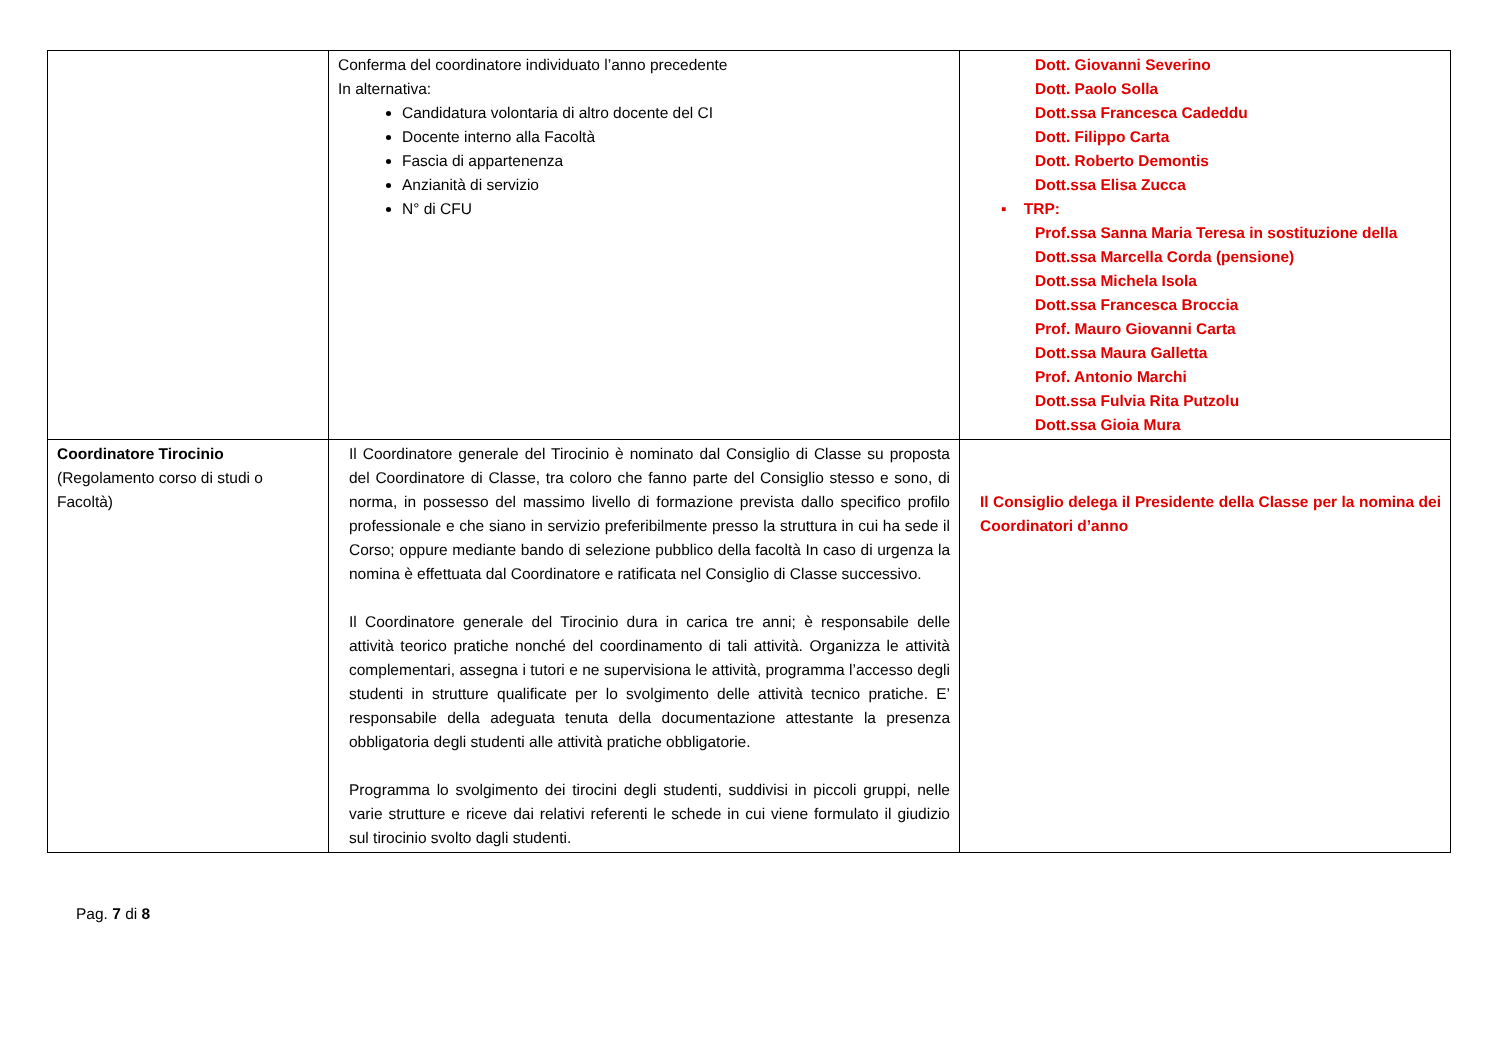| | Conferma del coordinatore individuato l’anno precedente In alternativa: Candidatura volontaria di altro docente del CI Docente interno alla Facoltà Fascia di appartenenza Anzianità di servizio N° di CFU | Dott. Giovanni Severino Dott. Paolo Solla Dott.ssa Francesca Cadeddu Dott. Filippo Carta Dott. Roberto Demontis Dott.ssa Elisa Zucca ▪ TRP: Prof.ssa Sanna Maria Teresa in sostituzione della Dott.ssa Marcella Corda (pensione) Dott.ssa Michela Isola Dott.ssa Francesca Broccia Prof. Mauro Giovanni Carta Dott.ssa Maura Galletta Prof. Antonio Marchi Dott.ssa Fulvia Rita Putzolu Dott.ssa Gioia Mura |
| Coordinatore Tirocinio (Regolamento corso di studi o Facoltà) | Il Coordinatore generale del Tirocinio è nominato dal Consiglio di Classe su proposta del Coordinatore di Classe, tra coloro che fanno parte del Consiglio stesso e sono, di norma, in possesso del massimo livello di formazione prevista dallo specifico profilo professionale e che siano in servizio preferibilmente presso la struttura in cui ha sede il Corso; oppure mediante bando di selezione pubblico della facoltà In caso di urgenza la nomina è effettuata dal Coordinatore e ratificata nel Consiglio di Classe successivo. Il Coordinatore generale del Tirocinio dura in carica tre anni; è responsabile delle attività teorico pratiche nonché del coordinamento di tali attività. Organizza le attività complementari, assegna i tutori e ne supervisiona le attività, programma l’accesso degli studenti in strutture qualificate per lo svolgimento delle attività tecnico pratiche. E’ responsabile della adeguata tenuta della documentazione attestante la presenza obbligatoria degli studenti alle attività pratiche obbligatorie. Programma lo svolgimento dei tirocini degli studenti, suddivisi in piccoli gruppi, nelle varie strutture e riceve dai relativi referenti le schede in cui viene formulato il giudizio sul tirocinio svolto dagli studenti. | Il Consiglio delega il Presidente della Classe per la nomina dei Coordinatori d’anno |
Pag. 7 di 8